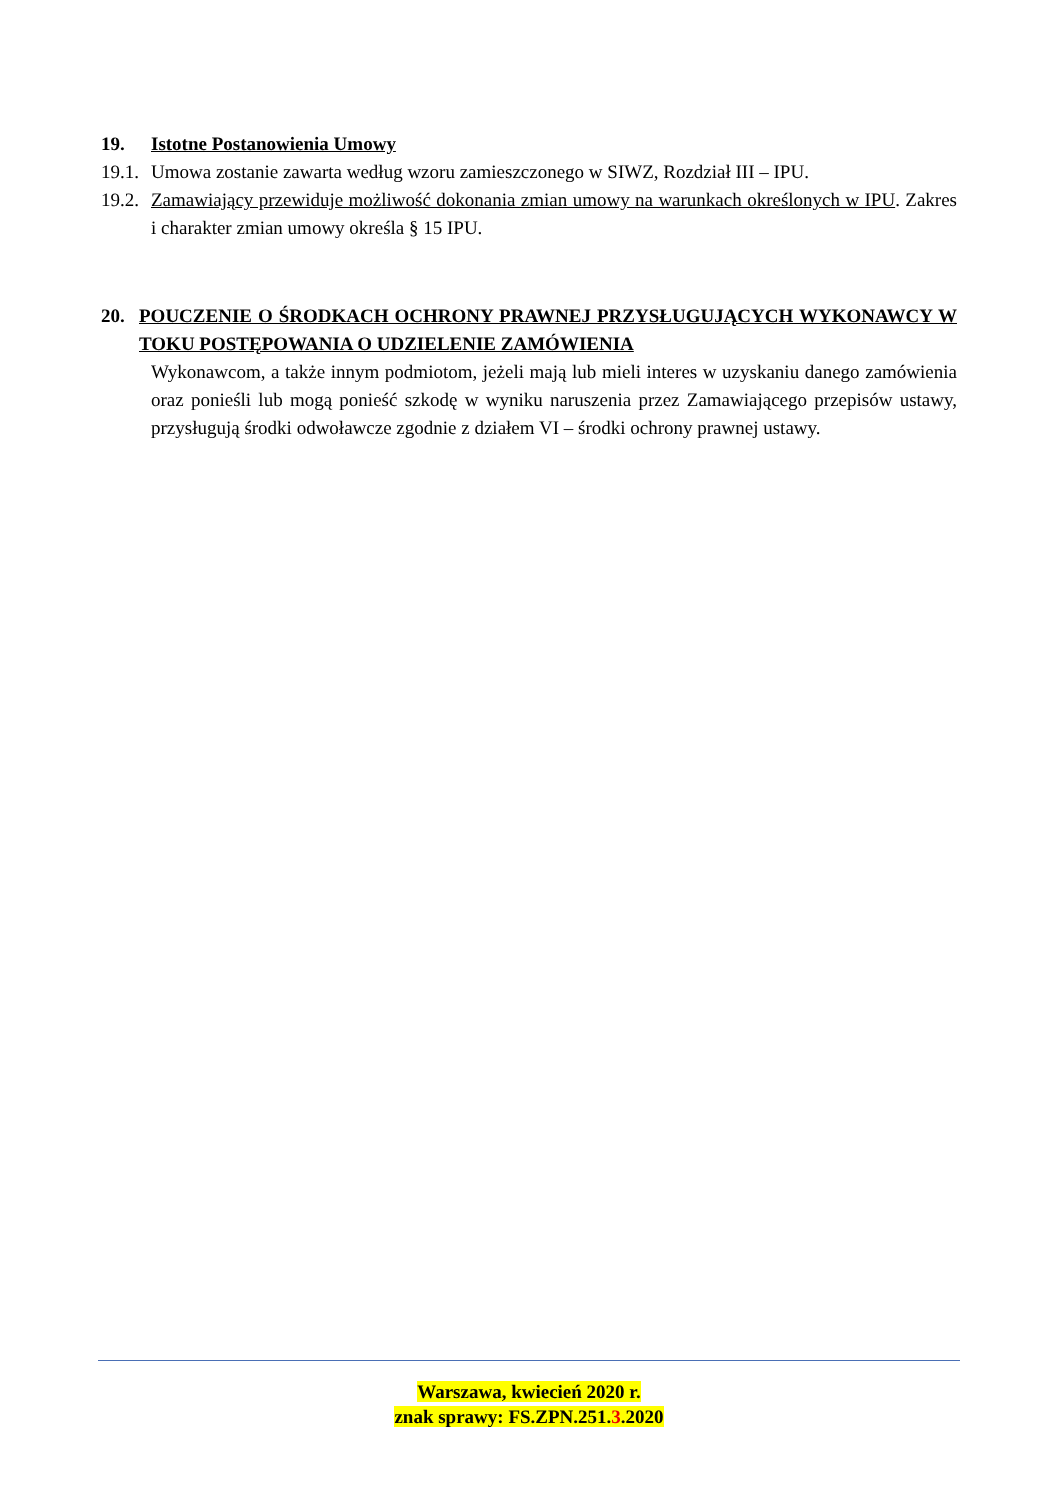19. Istotne Postanowienia Umowy
19.1. Umowa zostanie zawarta według wzoru zamieszczonego w SIWZ, Rozdział III – IPU.
19.2. Zamawiający przewiduje możliwość dokonania zmian umowy na warunkach określonych w IPU. Zakres i charakter zmian umowy określa § 15 IPU.
20. POUCZENIE O ŚRODKACH OCHRONY PRAWNEJ PRZYSŁUGUJĄCYCH WYKONAWCY W TOKU POSTĘPOWANIA O UDZIELENIE ZAMÓWIENIA
Wykonawcom, a także innym podmiotom, jeżeli mają lub mieli interes w uzyskaniu danego zamówienia oraz ponieśli lub mogą ponieść szkodę w wyniku naruszenia przez Zamawiającego przepisów ustawy, przysługują środki odwoławcze zgodnie z działem VI – środki ochrony prawnej ustawy.
Warszawa, kwiecień 2020 r.
znak sprawy: FS.ZPN.251.3.2020